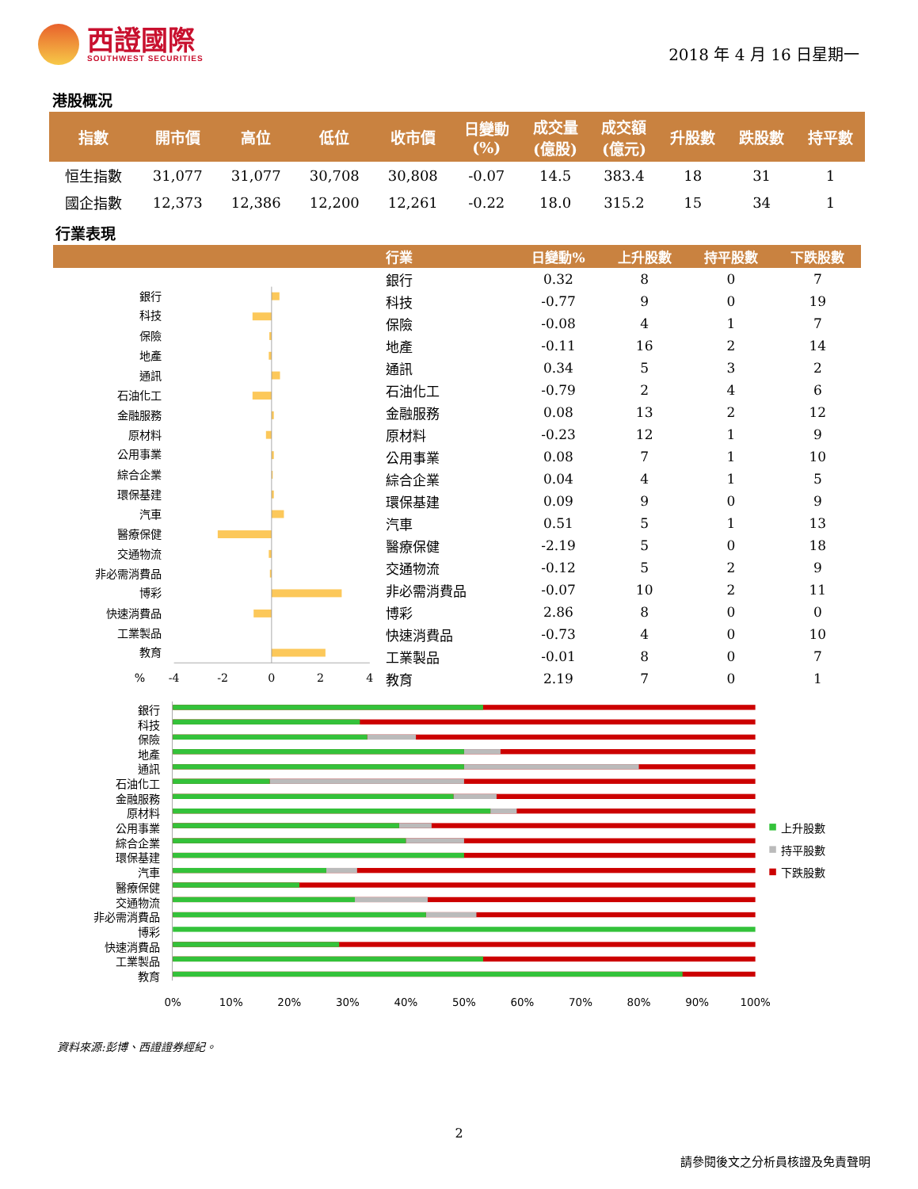西證國際
SOUTHWEST SECURITIES
2018 年 4 月 16 日星期一
港股概況
| 指數 | 開市價 | 高位 | 低位 | 收市價 | 日變動 (%) | 成交量 (億股) | 成交額 (億元) | 升股數 | 跌股數 | 持平數 |
| --- | --- | --- | --- | --- | --- | --- | --- | --- | --- | --- |
| 恒生指數 | 31,077 | 31,077 | 30,708 | 30,808 | -0.07 | 14.5 | 383.4 | 18 | 31 | 1 |
| 國企指數 | 12,373 | 12,386 | 12,200 | 12,261 | -0.22 | 18.0 | 315.2 | 15 | 34 | 1 |
行業表現
| | 行業 | 日變動% | 上升股數 | 持平股數 | 下跌股數 |
| --- | --- | --- | --- | --- | --- |
| 銀行 科技 保險 地產 通訊 石油化工 金融服務 原材料 公用事業 綜合企業 環保基建 汽車 醫療保健 交通物流 非必需消費品 博彩 快速消費品 工業製品 教育 % -4 -2 0 2 4 | 銀行 | 0.32 | 8 | 0 | 7 |
| | 科技 | -0.77 | 9 | 0 | 19 |
| | 保險 | -0.08 | 4 | 1 | 7 |
| | 地產 | -0.11 | 16 | 2 | 14 |
| | 通訊 | 0.34 | 5 | 3 | 2 |
| | 石油化工 | -0.79 | 2 | 4 | 6 |
| | 金融服務 | 0.08 | 13 | 2 | 12 |
| | 原材料 | -0.23 | 12 | 1 | 9 |
| | 公用事業 | 0.08 | 7 | 1 | 10 |
| | 綜合企業 | 0.04 | 4 | 1 | 5 |
| | 環保基建 | 0.09 | 9 | 0 | 9 |
| | 汽車 | 0.51 | 5 | 1 | 13 |
| | 醫療保健 | -2.19 | 5 | 0 | 18 |
| | 交通物流 | -0.12 | 5 | 2 | 9 |
| | 非必需消費品 | -0.07 | 10 | 2 | 11 |
| | 博彩 | 2.86 | 8 | 0 | 0 |
| | 快速消費品 | -0.73 | 4 | 0 | 10 |
| | 工業製品 | -0.01 | 8 | 0 | 7 |
| | 教育 | 2.19 | 7 | 0 | 1 |
銀行
科技
保險
地產
通訊
石油化工
金融服務
原材料
公用事業
綜合企業
環保基建
汽車
醫療保健
交通物流
非必需消費品
博彩
快速消費品
工業製品
教育
0%
10%
20%
30%
40%
50%
60%
70%
80%
90%
100%
上升股數
持平股數
下跌股數
資料來源:彭博、西證證券經紀。
2
請參閱後文之分析員核證及免責聲明